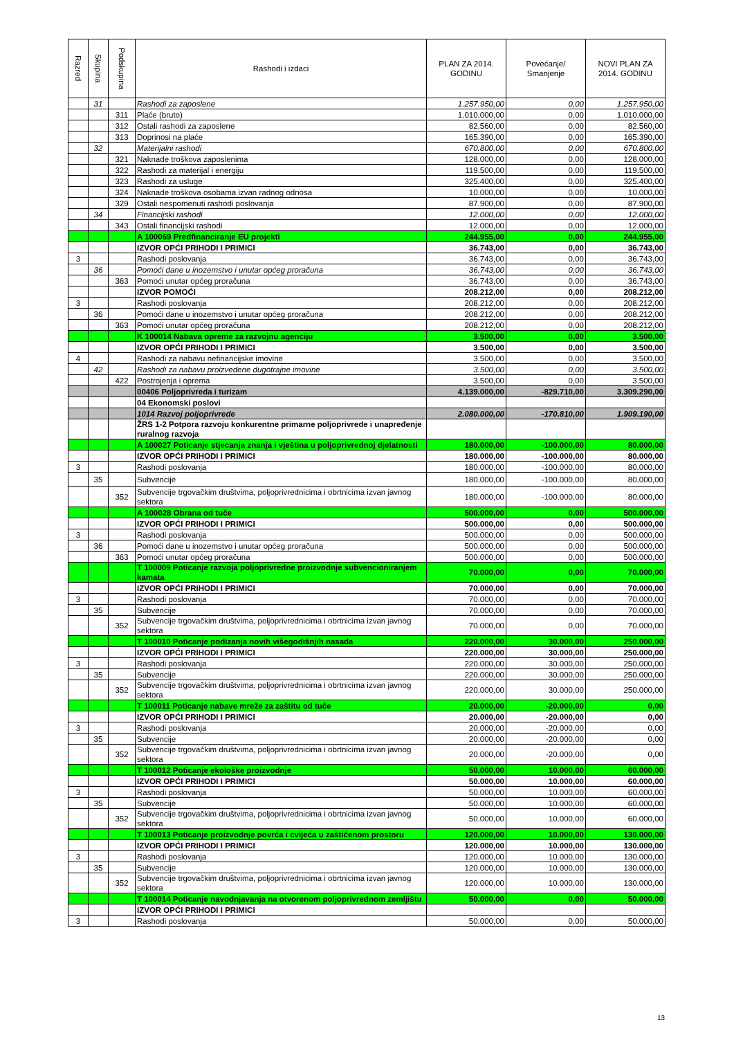| Razred | Skupina | Podskupina | Rashodi i izdaci | PLAN ZA 2014. GODINU | Povećanje/ Smanjenje | NOVI PLAN ZA 2014. GODINU |
| --- | --- | --- | --- | --- | --- | --- |
| | 31 | | Rashodi za zaposlene | 1.257.950,00 | 0,00 | 1.257.950,00 |
| | | 311 | Plaće (bruto) | 1.010.000,00 | 0,00 | 1.010.000,00 |
| | | 312 | Ostali rashodi za zaposlene | 82.560,00 | 0,00 | 82.560,00 |
| | | 313 | Doprinosi na plaće | 165.390,00 | 0,00 | 165.390,00 |
| | 32 | | Materijalni rashodi | 670.800,00 | 0,00 | 670.800,00 |
| | | 321 | Naknade troškova zaposlenima | 128.000,00 | 0,00 | 128.000,00 |
| | | 322 | Rashodi za materijal i energiju | 119.500,00 | 0,00 | 119.500,00 |
| | | 323 | Rashodi za usluge | 325.400,00 | 0,00 | 325.400,00 |
| | | 324 | Naknade troškova osobama izvan radnog odnosa | 10.000,00 | 0,00 | 10.000,00 |
| | | 329 | Ostali nespomenuti rashodi poslovanja | 87.900,00 | 0,00 | 87.900,00 |
| | 34 | | Financijski rashodi | 12.000,00 | 0,00 | 12.000,00 |
| | | 343 | Ostali financijski rashodi | 12.000,00 | 0,00 | 12.000,00 |
| | | | A 100069 Predfinanciranje EU projekti | 244.955,00 | 0,00 | 244.955,00 |
| | | | IZVOR OPĆI PRIHODI I PRIMICI | 36.743,00 | 0,00 | 36.743,00 |
| 3 | | | Rashodi poslovanja | 36.743,00 | 0,00 | 36.743,00 |
| | 36 | | Pomoći dane u inozemstvo i unutar općeg proračuna | 36.743,00 | 0,00 | 36.743,00 |
| | | 363 | Pomoći unutar općeg proračuna | 36.743,00 | 0,00 | 36.743,00 |
| | | | IZVOR POMOĆI | 208.212,00 | 0,00 | 208.212,00 |
| 3 | | | Rashodi poslovanja | 208.212,00 | 0,00 | 208.212,00 |
| | 36 | | Pomoći dane u inozemstvo i unutar općeg proračuna | 208.212,00 | 0,00 | 208.212,00 |
| | | 363 | Pomoći unutar općeg proračuna | 208.212,00 | 0,00 | 208.212,00 |
| | | | K 100014 Nabava opreme za razvojnu agenciju | 3.500,00 | 0,00 | 3.500,00 |
| | | | IZVOR OPĆI PRIHODI I PRIMICI | 3.500,00 | 0,00 | 3.500,00 |
| 4 | | | Rashodi za nabavu nefinancijske imovine | 3.500,00 | 0,00 | 3.500,00 |
| | 42 | | Rashodi za nabavu proizvedene dugotrajne imovine | 3.500,00 | 0,00 | 3.500,00 |
| | | 422 | Postrojenja i oprema | 3.500,00 | 0,00 | 3.500,00 |
| | | | 00406 Poljoprivreda i turizam | 4.139.000,00 | -829.710,00 | 3.309.290,00 |
| | | | 04 Ekonomski poslovi | | | |
| | | | 1014 Razvoj poljoprivrede | 2.080.000,00 | -170.810,00 | 1.909.190,00 |
| | | | ŽRS 1-2 Potpora razvoju konkurentne primarne poljoprivrede i unapređenje ruralnog razvoja | | | |
| | | | A 100027 Poticanje stjecanja znanja i vještina u poljoprivrednoj djelatnosti | 180.000,00 | -100.000,00 | 80.000,00 |
| | | | IZVOR OPĆI PRIHODI I PRIMICI | 180.000,00 | -100.000,00 | 80.000,00 |
| 3 | | | Rashodi poslovanja | 180.000,00 | -100.000,00 | 80.000,00 |
| | 35 | | Subvencije | 180.000,00 | -100.000,00 | 80.000,00 |
| | | 352 | Subvencije trgovačkim društvima, poljoprivrednicima i obrtnicima izvan javnog sektora | 180.000,00 | -100.000,00 | 80.000,00 |
| | | | A 100028 Obrana od tuče | 500.000,00 | 0,00 | 500.000,00 |
| | | | IZVOR OPĆI PRIHODI I PRIMICI | 500.000,00 | 0,00 | 500.000,00 |
| 3 | | | Rashodi poslovanja | 500.000,00 | 0,00 | 500.000,00 |
| | 36 | | Pomoći dane u inozemstvo i unutar općeg proračuna | 500.000,00 | 0,00 | 500.000,00 |
| | | 363 | Pomoći unutar općeg proračuna | 500.000,00 | 0,00 | 500.000,00 |
| | | | T 100009 Poticanje razvoja poljoprivredne proizvodnje subvencioniranjem kamata | 70.000,00 | 0,00 | 70.000,00 |
| | | | IZVOR OPĆI PRIHODI I PRIMICI | 70.000,00 | 0,00 | 70.000,00 |
| 3 | | | Rashodi poslovanja | 70.000,00 | 0,00 | 70.000,00 |
| | 35 | | Subvencije | 70.000,00 | 0,00 | 70.000,00 |
| | | 352 | Subvencije trgovačkim društvima, poljoprivrednicima i obrtnicima izvan javnog sektora | 70.000,00 | 0,00 | 70.000,00 |
| | | | T 100010 Poticanje podizanja novih višegodišnjih nasada | 220.000,00 | 30.000,00 | 250.000,00 |
| | | | IZVOR OPĆI PRIHODI I PRIMICI | 220.000,00 | 30.000,00 | 250.000,00 |
| 3 | | | Rashodi poslovanja | 220.000,00 | 30.000,00 | 250.000,00 |
| | 35 | | Subvencije | 220.000,00 | 30.000,00 | 250.000,00 |
| | | 352 | Subvencije trgovačkim društvima, poljoprivrednicima i obrtnicima izvan javnog sektora | 220.000,00 | 30.000,00 | 250.000,00 |
| | | | T 100011 Poticanje nabave mreže za zaštitu od tuče | 20.000,00 | -20.000,00 | 0,00 |
| | | | IZVOR OPĆI PRIHODI I PRIMICI | 20.000,00 | -20.000,00 | 0,00 |
| 3 | | | Rashodi poslovanja | 20.000,00 | -20.000,00 | 0,00 |
| | 35 | | Subvencije | 20.000,00 | -20.000,00 | 0,00 |
| | | 352 | Subvencije trgovačkim društvima, poljoprivrednicima i obrtnicima izvan javnog sektora | 20.000,00 | -20.000,00 | 0,00 |
| | | | T 100012 Poticanje ekološke proizvodnje | 50.000,00 | 10.000,00 | 60.000,00 |
| | | | IZVOR OPĆI PRIHODI I PRIMICI | 50.000,00 | 10.000,00 | 60.000,00 |
| 3 | | | Rashodi poslovanja | 50.000,00 | 10.000,00 | 60.000,00 |
| | 35 | | Subvencije | 50.000,00 | 10.000,00 | 60.000,00 |
| | | 352 | Subvencije trgovačkim društvima, poljoprivrednicima i obrtnicima izvan javnog sektora | 50.000,00 | 10.000,00 | 60.000,00 |
| | | | T 100013 Poticanje proizvodnje povrća i cvijeća u zaštićenom prostoru | 120.000,00 | 10.000,00 | 130.000,00 |
| | | | IZVOR OPĆI PRIHODI I PRIMICI | 120.000,00 | 10.000,00 | 130.000,00 |
| 3 | | | Rashodi poslovanja | 120.000,00 | 10.000,00 | 130.000,00 |
| | 35 | | Subvencije | 120.000,00 | 10.000,00 | 130.000,00 |
| | | 352 | Subvencije trgovačkim društvima, poljoprivrednicima i obrtnicima izvan javnog sektora | 120.000,00 | 10.000,00 | 130.000,00 |
| | | | T 100014 Poticanje navodnjavanja na otvorenom poljoprivrednom zemljištu | 50.000,00 | 0,00 | 50.000,00 |
| | | | IZVOR OPĆI PRIHODI I PRIMICI | | | |
| 3 | | | Rashodi poslovanja | 50.000,00 | 0,00 | 50.000,00 |
13